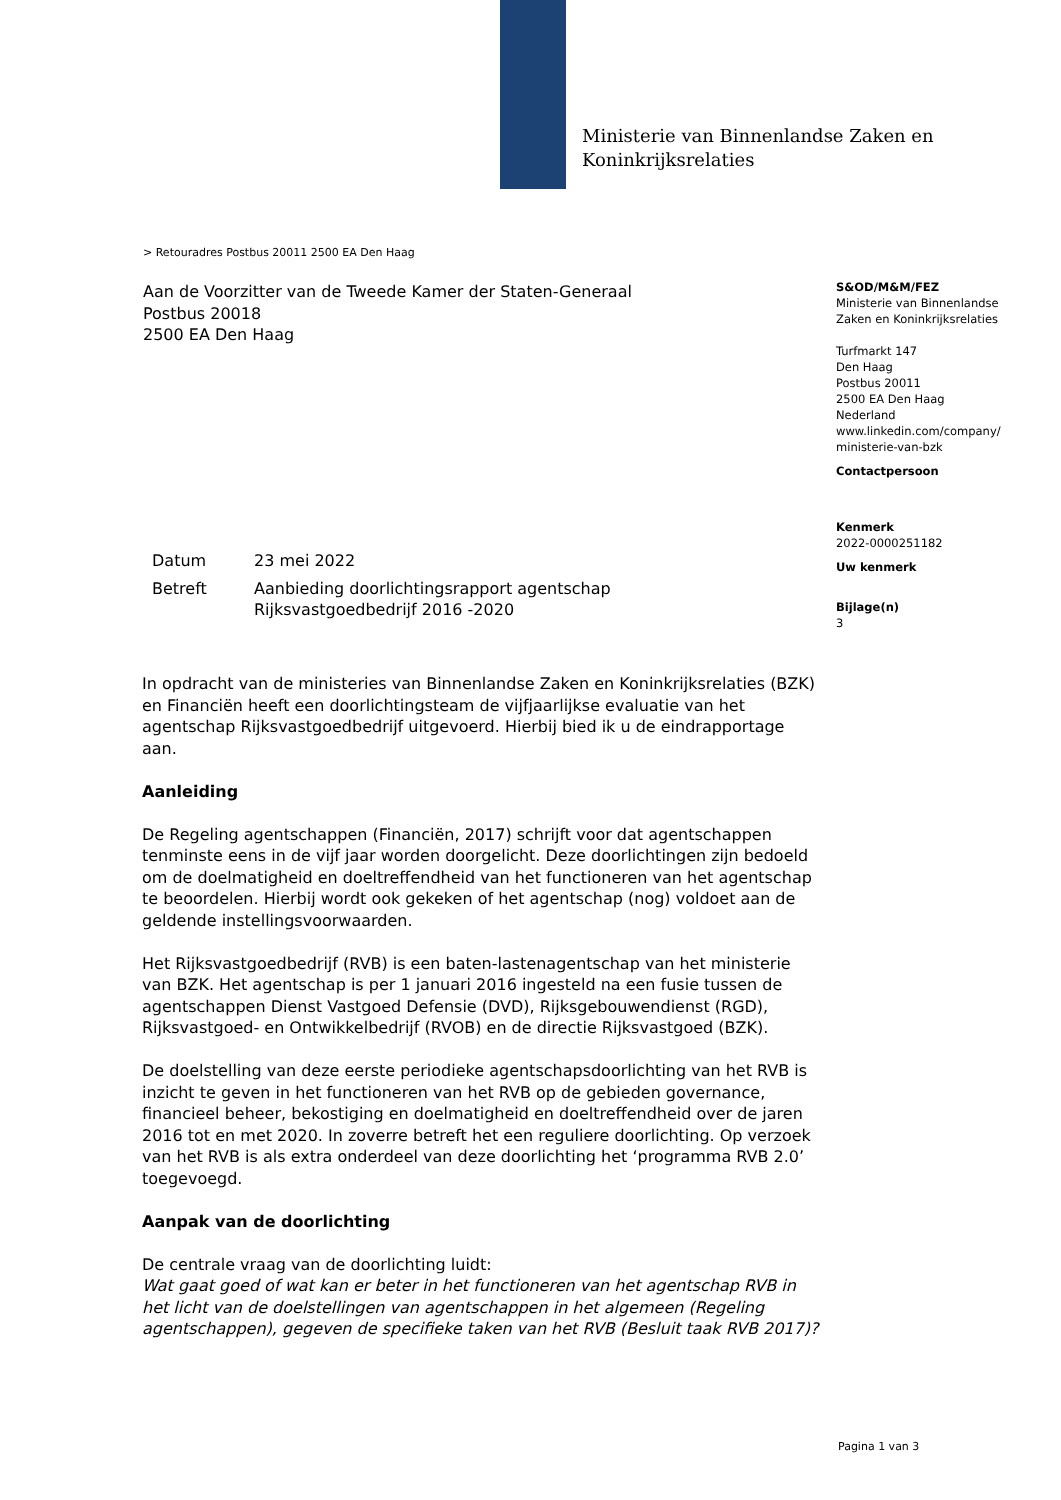Ministerie van Binnenlandse Zaken en
Koninkrijksrelaties
> Retouradres Postbus 20011 2500 EA Den Haag
Aan de Voorzitter van de Tweede Kamer der Staten-Generaal
Postbus 20018
2500 EA Den Haag
S&OD/M&M/FEZ
Ministerie van Binnenlandse
Zaken en Koninkrijksrelaties
Turfmarkt 147
Den Haag
Postbus 20011
2500 EA Den Haag
Nederland
www.linkedin.com/company/
ministerie-van-bzk
Contactpersoon
Kenmerk
2022-0000251182
Uw kenmerk
Bijlage(n)
3
| Datum | 23 mei 2022 |
| Betreft | Aanbieding doorlichtingsrapport agentschap Rijksvastgoedbedrijf 2016 -2020 |
In opdracht van de ministeries van Binnenlandse Zaken en Koninkrijksrelaties (BZK) en Financiën heeft een doorlichtingsteam de vijfjaarlijkse evaluatie van het agentschap Rijksvastgoedbedrijf uitgevoerd. Hierbij bied ik u de eindrapportage aan.
Aanleiding
De Regeling agentschappen (Financiën, 2017) schrijft voor dat agentschappen tenminste eens in de vijf jaar worden doorgelicht. Deze doorlichtingen zijn bedoeld om de doelmatigheid en doeltreffendheid van het functioneren van het agentschap te beoordelen. Hierbij wordt ook gekeken of het agentschap (nog) voldoet aan de geldende instellingsvoorwaarden.
Het Rijksvastgoedbedrijf (RVB) is een baten-lastenagentschap van het ministerie van BZK. Het agentschap is per 1 januari 2016 ingesteld na een fusie tussen de agentschappen Dienst Vastgoed Defensie (DVD), Rijksgebouwendienst (RGD), Rijksvastgoed- en Ontwikkelbedrijf (RVOB) en de directie Rijksvastgoed (BZK).
De doelstelling van deze eerste periodieke agentschapsdoorlichting van het RVB is inzicht te geven in het functioneren van het RVB op de gebieden governance, financieel beheer, bekostiging en doelmatigheid en doeltreffendheid over de jaren 2016 tot en met 2020. In zoverre betreft het een reguliere doorlichting. Op verzoek van het RVB is als extra onderdeel van deze doorlichting het ‘programma RVB 2.0’ toegevoegd.
Aanpak van de doorlichting
De centrale vraag van de doorlichting luidt:
Wat gaat goed of wat kan er beter in het functioneren van het agentschap RVB in het licht van de doelstellingen van agentschappen in het algemeen (Regeling agentschappen), gegeven de specifieke taken van het RVB (Besluit taak RVB 2017)?
Pagina 1 van 3